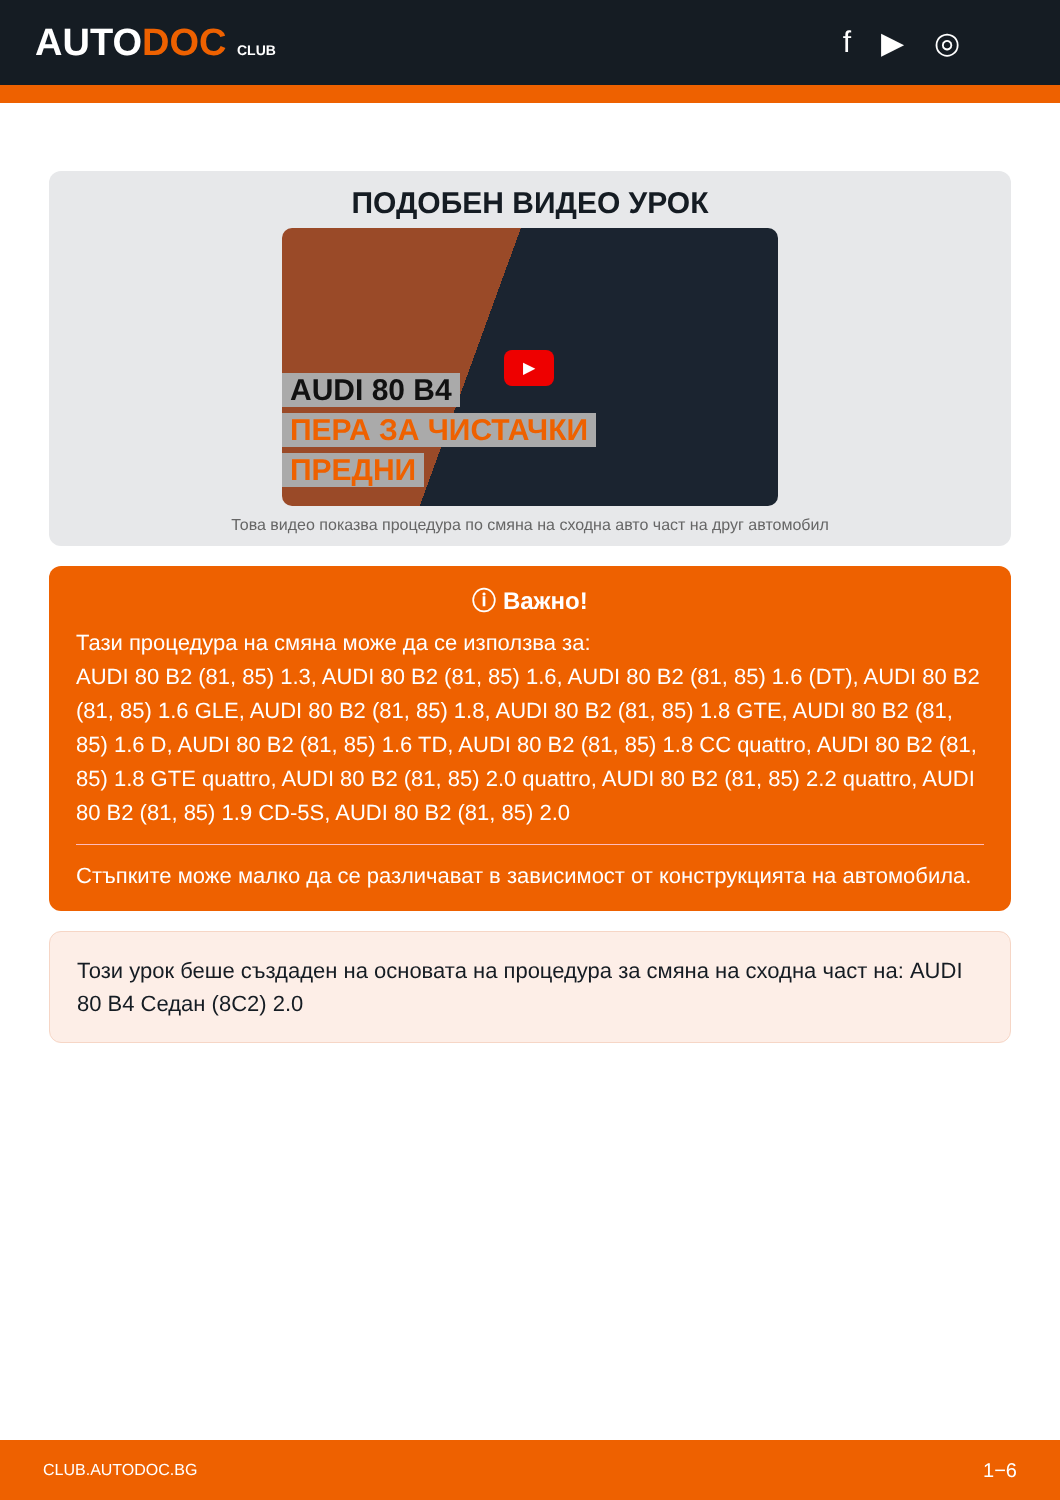AUTODOC CLUB
f ▶ ◎
ПОДОБЕН ВИДЕО УРОК
AUDI 80 B4
ПЕРА ЗА ЧИСТАЧКИ
ПРЕДНИ
▶
Това видео показва процедура по смяна на сходна авто част на друг автомобил
ⓘ Важно!
Тази процедура на смяна може да се използва за:
AUDI 80 B2 (81, 85) 1.3, AUDI 80 B2 (81, 85) 1.6, AUDI 80 B2 (81, 85) 1.6 (DT), AUDI 80 B2 (81, 85) 1.6 GLE, AUDI 80 B2 (81, 85) 1.8, AUDI 80 B2 (81, 85) 1.8 GTE, AUDI 80 B2 (81, 85) 1.6 D, AUDI 80 B2 (81, 85) 1.6 TD, AUDI 80 B2 (81, 85) 1.8 CC quattro, AUDI 80 B2 (81, 85) 1.8 GTE quattro, AUDI 80 B2 (81, 85) 2.0 quattro, AUDI 80 B2 (81, 85) 2.2 quattro, AUDI 80 B2 (81, 85) 1.9 CD-5S, AUDI 80 B2 (81, 85) 2.0
Стъпките може малко да се различават в зависимост от конструкцията на автомобила.
Този урок беше създаден на основата на процедура за смяна на сходна част на: AUDI 80 B4 Седан (8C2) 2.0
CLUB.AUTODOC.BG 1−6